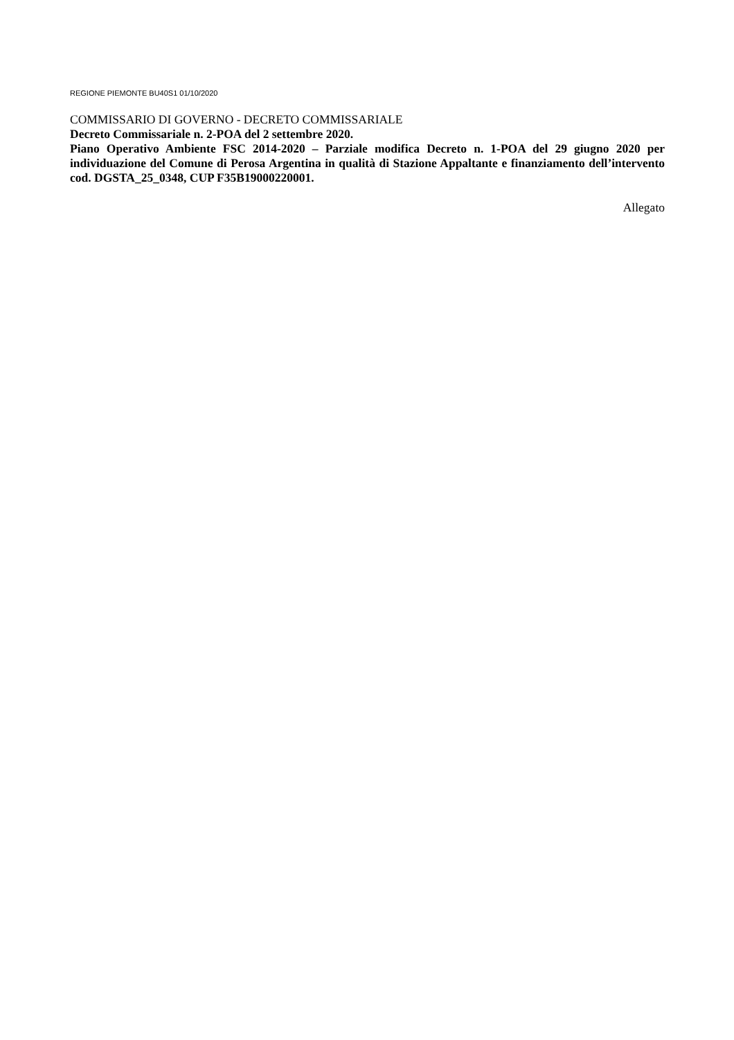REGIONE PIEMONTE BU40S1 01/10/2020
COMMISSARIO DI GOVERNO - DECRETO COMMISSARIALE
Decreto Commissariale n. 2-POA del 2 settembre 2020.
Piano Operativo Ambiente FSC 2014-2020 – Parziale modifica Decreto n. 1-POA del 29 giugno 2020 per individuazione del Comune di Perosa Argentina in qualità di Stazione Appaltante e finanziamento dell’intervento cod. DGSTA_25_0348, CUP F35B19000220001.
Allegato